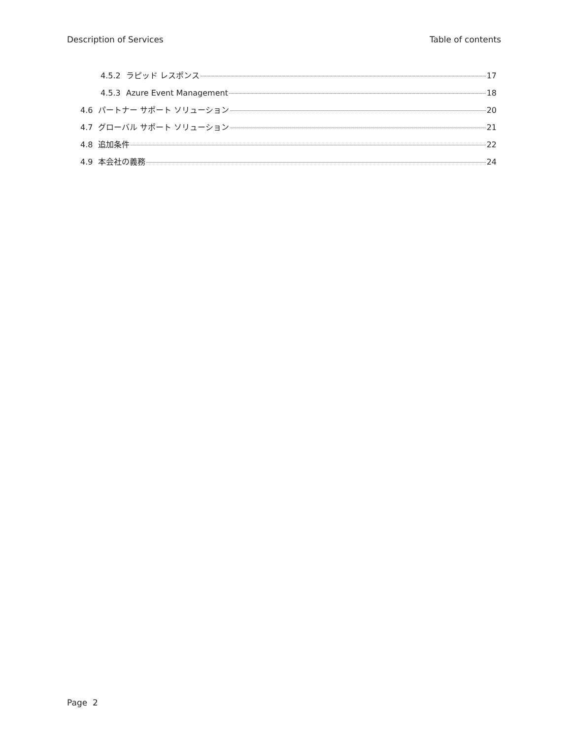Description of Services Table of contents
4.5.2 ラピッド レスポンス 17
4.5.3 Azure Event Management 18
4.6 パートナー サポート ソリューション 20
4.7 グローバル サポート ソリューション 21
4.8 追加条件 22
4.9 本会社の義務 24
Page 2